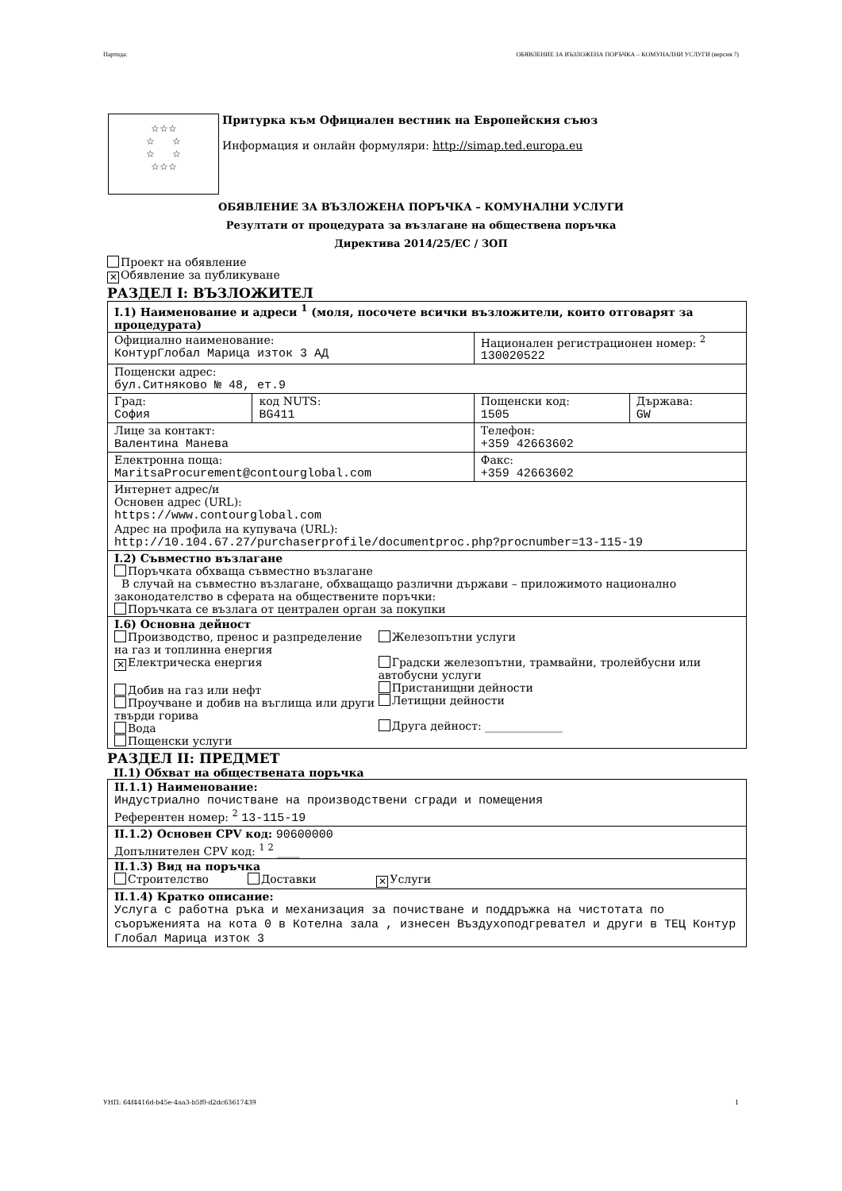Партида: ОБЯВЛЕНИЕ ЗА ВЪЗЛОЖЕНА ПОРЪЧКА – КОМУНАЛНИ УСЛУГИ (версия 7)
☆☆☆
☆ ☆
☆ ☆
☆☆☆
Притурка към Официален вестник на Европейския съюз
Информация и онлайн формуляри: http://simap.ted.europa.eu
ОБЯВЛЕНИЕ ЗА ВЪЗЛОЖЕНА ПОРЪЧКА – КОМУНАЛНИ УСЛУГИ
Резултати от процедурата за възлагане на обществена поръчка
Директива 2014/25/ЕС / ЗОП
Проект на обявление
✕ Обявление за публикуване
РАЗДЕЛ I: ВЪЗЛОЖИТЕЛ
| I.1) Наименование и адреси <sup>1</sup> (моля, посочете всички възложители, които отговарят за процедурата) | | | |
| Официално наименование: КонтурГлобал Марица изток 3 АД | | Национален регистрационен номер: <sup>2</sup> 130020522 | |
| Пощенски адрес: бул.Ситняково № 48, ет.9 | | | |
| Град: София | код NUTS: BG411 | Пощенски код: 1505 | Държава: GW |
| Лице за контакт: Валентина Манева | | Телефон: +359 42663602 | |
| Електронна поща: MaritsaProcurement@contourglobal.com | | Факс: +359 42663602 | |
| Интернет адрес/и Основен адрес (URL): https://www.contourglobal.com Адрес на профила на купувача (URL): http://10.104.67.27/purchaserprofile/documentproc.php?procnumber=13-115-19 | | | |
| I.2) Съвместно възлагане Поръчката обхваща съвместно възлагане В случай на съвместно възлагане, обхващащо различни държави – приложимото национално законодателство в сферата на обществените поръчки: Поръчката се възлага от централен орган за покупки | | | |
| I.6) Основна дейност Производство, пренос и разпределение на газ и топлинна енергия ✕ Електрическа енергия Добив на газ или нефт Проучване и добив на въглища или други твърди горива Вода Пощенски услуги Железопътни услуги Градски железопътни, трамвайни, тролейбусни или автобусни услуги Пристанищни дейности Летищни дейности Друга дейност: ______________ | | | |
РАЗДЕЛ II: ПРЕДМЕТ
II.1) Обхват на обществената поръчка
| II.1.1) Наименование: Индустриално почистване на производствени сгради и помещения Референтен номер: <sup>2</sup> 13-115-19 |
| II.1.2) Основен CPV код: 90600000 Допълнителен CPV код: <sup>1 2</sup> ____ |
| II.1.3) Вид на поръчка Строителство Доставки ✕ Услуги |
| II.1.4) Кратко описание: Услуга с работна ръка и механизация за почистване и поддръжка на чистотата по съоръженията на кота 0 в Котелна зала , изнесен Въздухоподгревател и други в ТЕЦ Контур Глобал Марица изток 3 |
УНП: 64f4416d-b45e-4aa3-b5f0-d2dc63617439 1